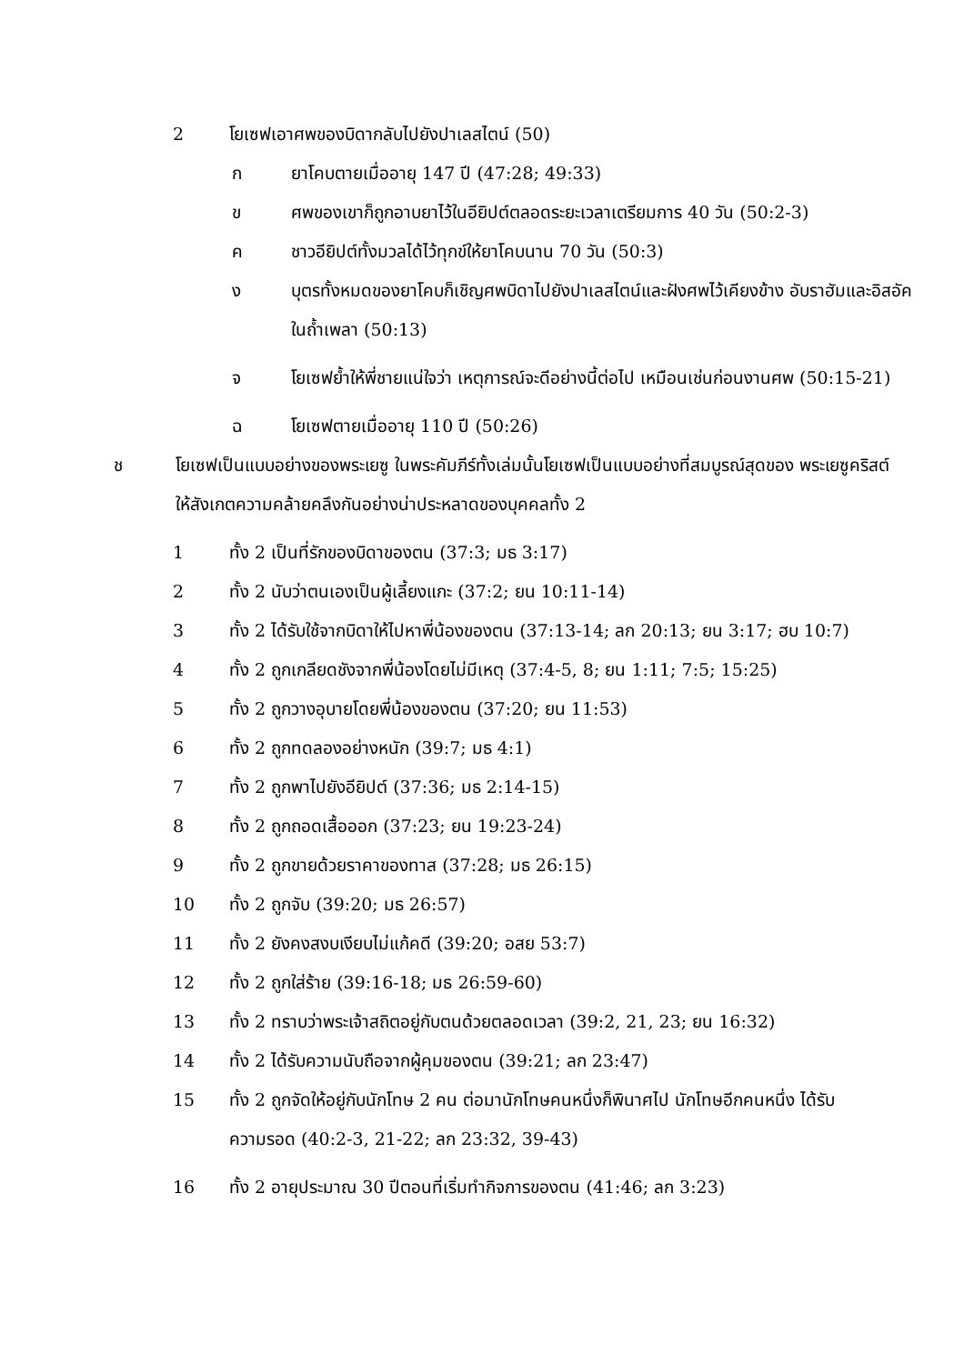2 โยเซฟเอาศพของบิดากลับไปยังปาเลสไตน์ (50)
ก ยาโคบตายเมื่ออายุ 147 ปี (47:28; 49:33)
ข ศพของเขาก็ถูกอาบยาไว้ในอียิปต์ตลอดระยะเวลาเตรียมการ 40 วัน (50:2-3)
ค ชาวอียิปต์ทั้งมวลได้ไว้ทุกข์ให้ยาโคบนาน 70 วัน (50:3)
ง
บุตรทั้งหมดของยาโคบก็เชิญศพบิดาไปยังปาเลสไตน์และฝังศพไว้เคียงข้าง อับราฮัมและอิสอัคในถ้ำเพลา (50:13)
จ
โยเซฟย้ำให้พี่ชายแน่ใจว่า เหตุการณ์จะดีอย่างนี้ต่อไป เหมือนเช่นก่อนงานศพ (50:15-21)
ฉ โยเซฟตายเมื่ออายุ 110 ปี (50:26)
ช
โยเซฟเป็นแบบอย่างของพระเยซู ในพระคัมภีร์ทั้งเล่มนั้นโยเซฟเป็นแบบอย่างที่สมบูรณ์สุดของ พระเยซูคริสต์ ให้สังเกตความคล้ายคลึงกันอย่างน่าประหลาดของบุคคลทั้ง 2
1 ทั้ง 2 เป็นที่รักของบิดาของตน (37:3; มธ 3:17)
2 ทั้ง 2 นับว่าตนเองเป็นผู้เลี้ยงแกะ (37:2; ยน 10:11-14)
3 ทั้ง 2 ได้รับใช้จากบิดาให้ไปหาพี่น้องของตน (37:13-14; ลก 20:13; ยน 3:17; ฮบ 10:7)
4 ทั้ง 2 ถูกเกลียดชังจากพี่น้องโดยไม่มีเหตุ (37:4-5, 8; ยน 1:11; 7:5; 15:25)
5 ทั้ง 2 ถูกวางอุบายโดยพี่น้องของตน (37:20; ยน 11:53)
6 ทั้ง 2 ถูกทดลองอย่างหนัก (39:7; มธ 4:1)
7 ทั้ง 2 ถูกพาไปยังอียิปต์ (37:36; มธ 2:14-15)
8 ทั้ง 2 ถูกถอดเสื้อออก (37:23; ยน 19:23-24)
9 ทั้ง 2 ถูกขายด้วยราคาของทาส (37:28; มธ 26:15)
10 ทั้ง 2 ถูกจับ (39:20; มธ 26:57)
11 ทั้ง 2 ยังคงสงบเงียบไม่แก้คดี (39:20; อสย 53:7)
12 ทั้ง 2 ถูกใส่ร้าย (39:16-18; มธ 26:59-60)
13 ทั้ง 2 ทราบว่าพระเจ้าสถิตอยู่กับตนด้วยตลอดเวลา (39:2, 21, 23; ยน 16:32)
14 ทั้ง 2 ได้รับความนับถือจากผู้คุมของตน (39:21; ลก 23:47)
15
ทั้ง 2 ถูกจัดให้อยู่กับนักโทษ 2 คน ต่อมานักโทษคนหนึ่งก็พินาศไป นักโทษอีกคนหนึ่ง ได้รับความรอด (40:2-3, 21-22; ลก 23:32, 39-43)
16 ทั้ง 2 อายุประมาณ 30 ปีตอนที่เริ่มทำกิจการของตน (41:46; ลก 3:23)